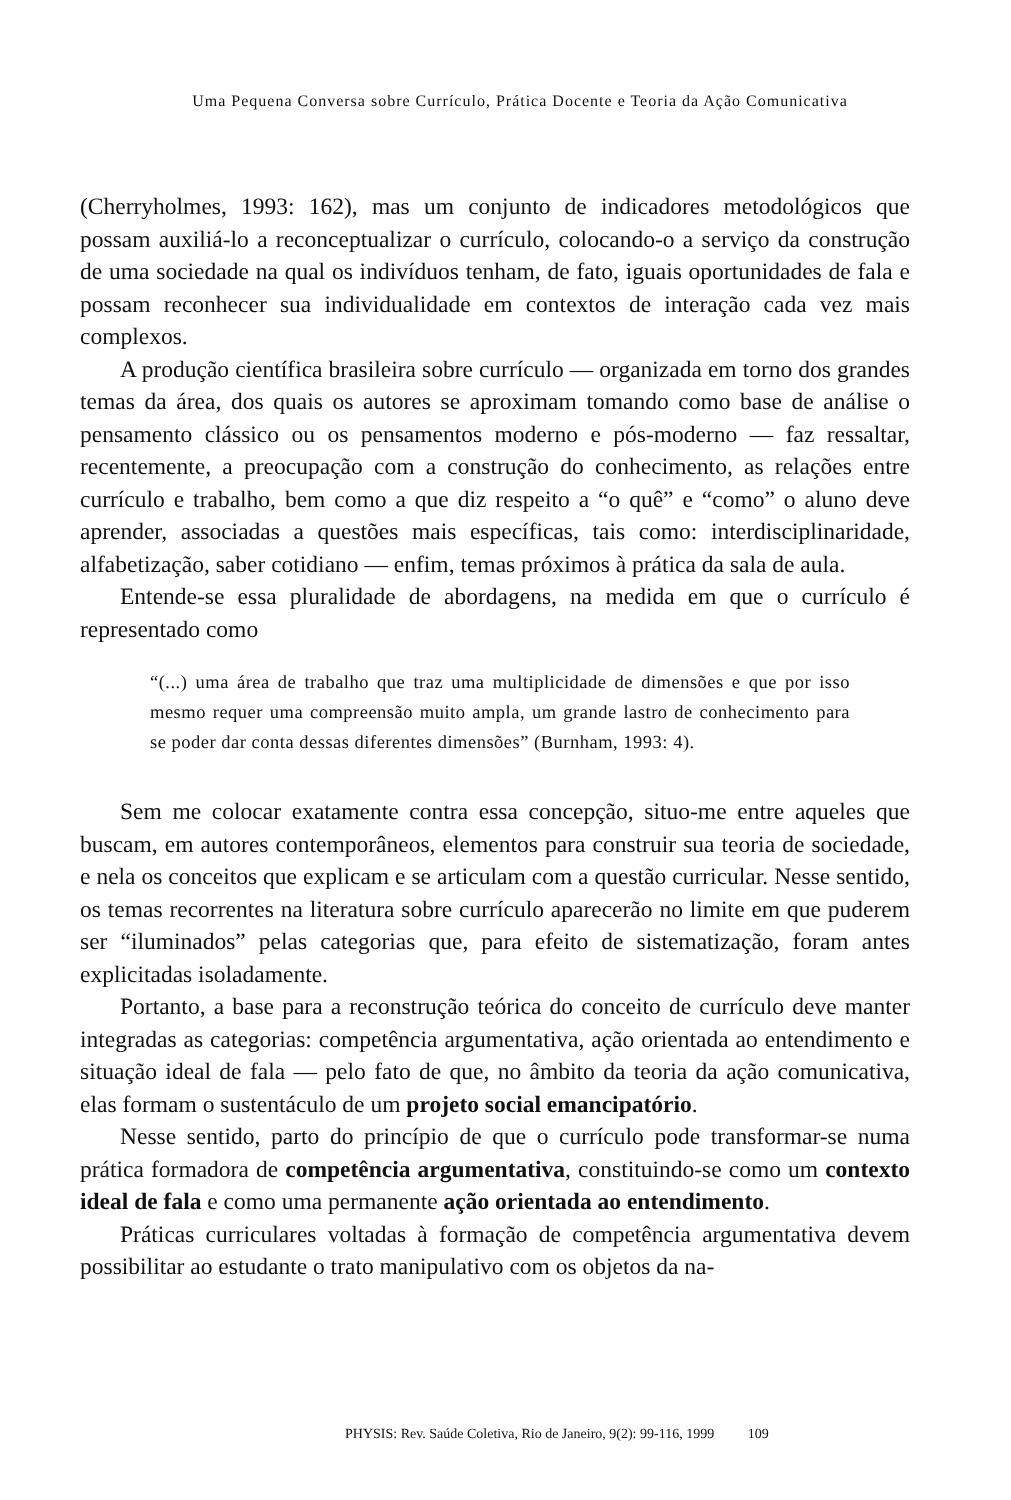Uma Pequena Conversa sobre Currículo, Prática Docente e Teoria da Ação Comunicativa
(Cherryholmes, 1993: 162), mas um conjunto de indicadores metodológicos que possam auxiliá-lo a reconceptualizar o currículo, colocando-o a serviço da construção de uma sociedade na qual os indivíduos tenham, de fato, iguais oportunidades de fala e possam reconhecer sua individualidade em contextos de interação cada vez mais complexos.
A produção científica brasileira sobre currículo — organizada em torno dos grandes temas da área, dos quais os autores se aproximam tomando como base de análise o pensamento clássico ou os pensamentos moderno e pós-moderno — faz ressaltar, recentemente, a preocupação com a construção do conhecimento, as relações entre currículo e trabalho, bem como a que diz respeito a “o quê” e “como” o aluno deve aprender, associadas a questões mais específicas, tais como: interdisciplinaridade, alfabetização, saber cotidiano — enfim, temas próximos à prática da sala de aula.
Entende-se essa pluralidade de abordagens, na medida em que o currículo é representado como
“(...) uma área de trabalho que traz uma multiplicidade de dimensões e que por isso mesmo requer uma compreensão muito ampla, um grande lastro de conhecimento para se poder dar conta dessas diferentes dimensões” (Burnham, 1993: 4).
Sem me colocar exatamente contra essa concepção, situo-me entre aqueles que buscam, em autores contemporâneos, elementos para construir sua teoria de sociedade, e nela os conceitos que explicam e se articulam com a questão curricular. Nesse sentido, os temas recorrentes na literatura sobre currículo aparecerão no limite em que puderem ser “iluminados” pelas categorias que, para efeito de sistematização, foram antes explicitadas isoladamente.
Portanto, a base para a reconstrução teórica do conceito de currículo deve manter integradas as categorias: competência argumentativa, ação orientada ao entendimento e situação ideal de fala — pelo fato de que, no âmbito da teoria da ação comunicativa, elas formam o sustentáculo de um projeto social emancipatório.
Nesse sentido, parto do princípio de que o currículo pode transformar-se numa prática formadora de competência argumentativa, constituindo-se como um contexto ideal de fala e como uma permanente ação orientada ao entendimento.
Práticas curriculares voltadas à formação de competência argumentativa devem possibilitar ao estudante o trato manipulativo com os objetos da na-
PHYSIS: Rev. Saúde Coletiva, Rio de Janeiro, 9(2): 99-116, 1999 109